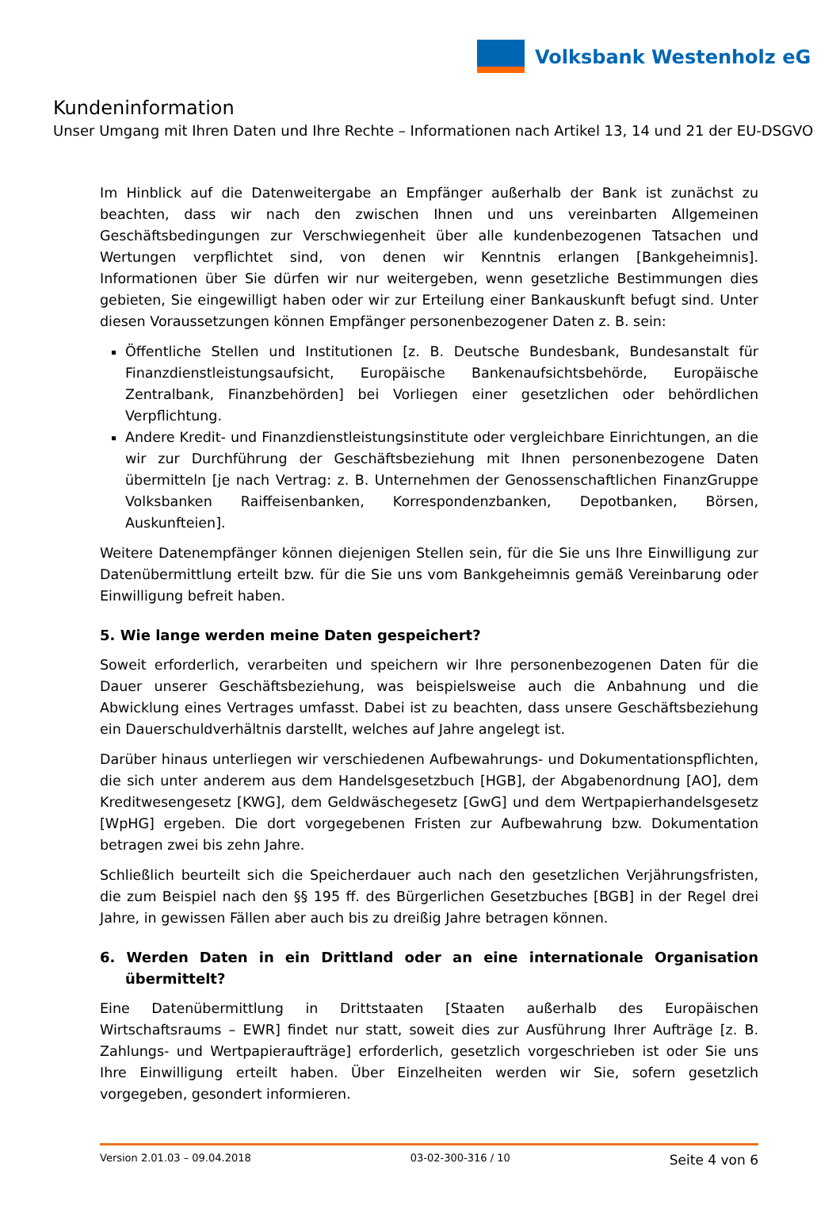Volksbank Westenholz eG
Kundeninformation
Unser Umgang mit Ihren Daten und Ihre Rechte – Informationen nach Artikel 13, 14 und 21 der EU-DSGVO
Im Hinblick auf die Datenweitergabe an Empfänger außerhalb der Bank ist zunächst zu beachten, dass wir nach den zwischen Ihnen und uns vereinbarten Allgemeinen Geschäftsbedingungen zur Verschwiegenheit über alle kundenbezogenen Tatsachen und Wertungen verpflichtet sind, von denen wir Kenntnis erlangen [Bankgeheimnis]. Informationen über Sie dürfen wir nur weitergeben, wenn gesetzliche Bestimmungen dies gebieten, Sie eingewilligt haben oder wir zur Erteilung einer Bankauskunft befugt sind. Unter diesen Voraussetzungen können Empfänger personenbezogener Daten z. B. sein:
Öffentliche Stellen und Institutionen [z. B. Deutsche Bundesbank, Bundesanstalt für Finanzdienstleistungsaufsicht, Europäische Bankenaufsichtsbehörde, Europäische Zentralbank, Finanzbehörden] bei Vorliegen einer gesetzlichen oder behördlichen Verpflichtung.
Andere Kredit- und Finanzdienstleistungsinstitute oder vergleichbare Einrichtungen, an die wir zur Durchführung der Geschäftsbeziehung mit Ihnen personenbezogene Daten übermitteln [je nach Vertrag: z. B. Unternehmen der Genossenschaftlichen FinanzGruppe Volksbanken Raiffeisenbanken, Korrespondenzbanken, Depotbanken, Börsen, Auskunfteien].
Weitere Datenempfänger können diejenigen Stellen sein, für die Sie uns Ihre Einwilligung zur Datenübermittlung erteilt bzw. für die Sie uns vom Bankgeheimnis gemäß Vereinbarung oder Einwilligung befreit haben.
5. Wie lange werden meine Daten gespeichert?
Soweit erforderlich, verarbeiten und speichern wir Ihre personenbezogenen Daten für die Dauer unserer Geschäftsbeziehung, was beispielsweise auch die Anbahnung und die Abwicklung eines Vertrages umfasst. Dabei ist zu beachten, dass unsere Geschäftsbeziehung ein Dauerschuldverhältnis darstellt, welches auf Jahre angelegt ist.
Darüber hinaus unterliegen wir verschiedenen Aufbewahrungs- und Dokumentationspflichten, die sich unter anderem aus dem Handelsgesetzbuch [HGB], der Abgabenordnung [AO], dem Kreditwesengesetz [KWG], dem Geldwäschegesetz [GwG] und dem Wertpapierhandelsgesetz [WpHG] ergeben. Die dort vorgegebenen Fristen zur Aufbewahrung bzw. Dokumentation betragen zwei bis zehn Jahre.
Schließlich beurteilt sich die Speicherdauer auch nach den gesetzlichen Verjährungsfristen, die zum Beispiel nach den §§ 195 ff. des Bürgerlichen Gesetzbuches [BGB] in der Regel drei Jahre, in gewissen Fällen aber auch bis zu dreißig Jahre betragen können.
6. Werden Daten in ein Drittland oder an eine internationale Organisation übermittelt?
Eine Datenübermittlung in Drittstaaten [Staaten außerhalb des Europäischen Wirtschaftsraums – EWR] findet nur statt, soweit dies zur Ausführung Ihrer Aufträge [z. B. Zahlungs- und Wertpapieraufträge] erforderlich, gesetzlich vorgeschrieben ist oder Sie uns Ihre Einwilligung erteilt haben. Über Einzelheiten werden wir Sie, sofern gesetzlich vorgegeben, gesondert informieren.
Version 2.01.03 – 09.04.2018 03-02-300-316 / 10 Seite 4 von 6